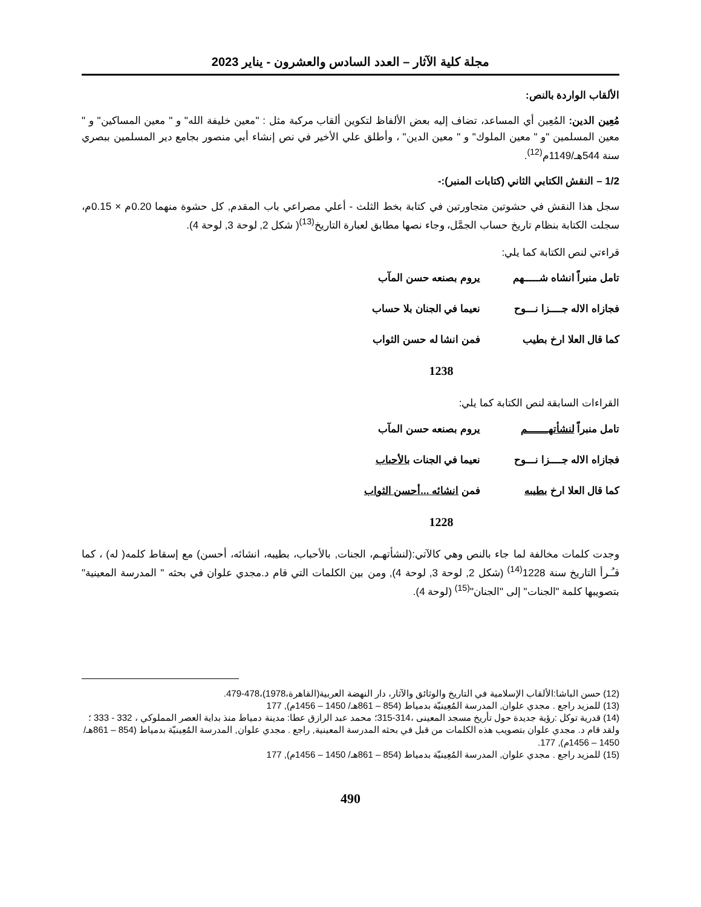مجلة كلية الآثار – العدد السادس والعشرون - يناير 2023
الألقاب الواردة بالنص:
مُعِين الدين: المُعِين أي المساعد، تضاف إليه بعض الألفاظ لتكوين ألقاب مركبة مثل : "معين خليفة الله" و " معين المساكين" و " معين المسلمين "و " معين الملوك" و " معين الدين" ، وأطلق علي الأخير في نص إنشاء أبي منصور بجامع دير المسلمين ببصري سنة 544هـ/1149م<sup>(12)</sup>.
1/2 – النقش الكتابي الثاني (كتابات المنبر):-
سجل هذا النقش في حشوتين متجاورتين في كتابة بخط الثلث - أعلي مصراعي باب المقدم, كل حشوة منهما 0.20م × 0.15م، سجلت الكتابة بنظام تاريخ حساب الجمَّل، وجاء نصها مطابق لعبارة التاريخ<sup>(13)</sup>( شكل 2, لوحة 3, لوحة 4).
قراءتي لنص الكتابة كما يلي:
تامل منبراً انشاه شـــــهم يروم بصنعه حسن المآب
فجازاه الاله جــــزا نـــوح نعيما في الجنان بلا حساب
كما قال العلا ارخ بطيب فمن انشا له حسن الثواب
1238
القراءات السابقة لنص الكتابة كما يلي:
تامل منبراً لنشأتهـــــــم يروم بصنعه حسن المآب
فجازاه الاله جــــزا نـــوح نعيما في الجنات بالأحباب
كما قال العلا ارخ بطيبه فمن انشائه ...أحسن الثواب
1228
وجدت كلمات مخالفة لما جاء بالنص وهي كالآتي:(لنشأتهـم، الجنات, بالأحباب، بطيبه، انشائه، أحسن) مع إسقاط كلمه( له) ، كما قـُـرأ التاريخ سنة 1228<sup>(14)</sup> (شكل 2, لوحة 3, لوحة 4), ومن بين الكلمات التي قام د.مجدي علوان في بحثه " المدرسة المعينية" بتصويبها كلمة "الجنات" إلى "الجنان"<sup>(15)</sup> (لوحة 4).
(12) حسن الباشا:الألقاب الإسلامية في التاريخ والوثائق والآثار، دار النهضة العربية(القاهرة،1978)،478-479.
(13) للمزيد راجع . مجدي علوان, المدرسة المُعِينيّة بدمياط (854 – 861هـ/ 1450 – 1456م), 177
(14) قدرية توكل :رؤية جديدة حول تأريخ مسجد المعينى ،314-315؛ محمد عبد الرازق عطا: مدينة دمياط منذ بداية العصر المملوكي ، 332 - 333 ؛ ولقد قام د. مجدي علوان بتصويب هذه الكلمات من قبل في بحثه المدرسة المعينية, راجع . مجدي علوان, المدرسة المُعِينيّة بدمياط (854 – 861هـ/ 1450 – 1456م), 177.
(15) للمزيد راجع . مجدي علوان, المدرسة المُعِينيّة بدمياط (854 – 861هـ/ 1450 – 1456م), 177
490